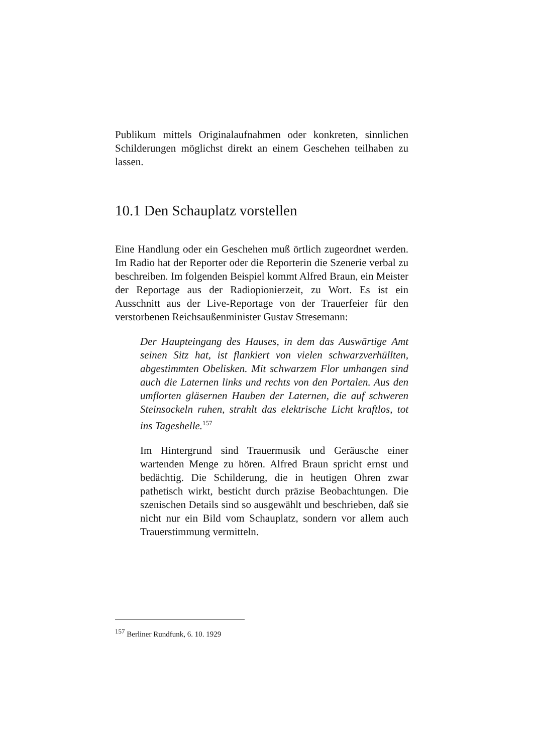Publikum mittels Originalaufnahmen oder konkreten, sinnlichen Schilderungen möglichst direkt an einem Geschehen teilhaben zu lassen.
10.1 Den Schauplatz vorstellen
Eine Handlung oder ein Geschehen muß örtlich zugeordnet werden. Im Radio hat der Reporter oder die Reporterin die Szenerie verbal zu beschreiben. Im folgenden Beispiel kommt Alfred Braun, ein Meister der Reportage aus der Radiopionierzeit, zu Wort. Es ist ein Ausschnitt aus der Live-Reportage von der Trauerfeier für den verstorbenen Reichsaußenminister Gustav Stresemann:
Der Haupteingang des Hauses, in dem das Auswärtige Amt seinen Sitz hat, ist flankiert von vielen schwarzverhüllten, abgestimmten Obelisken. Mit schwarzem Flor umhangen sind auch die Laternen links und rechts von den Portalen. Aus den umflorten gläsernen Hauben der Laternen, die auf schweren Steinsockeln ruhen, strahlt das elektrische Licht kraftlos, tot ins Tageshelle.<sup>157</sup>
Im Hintergrund sind Trauermusik und Geräusche einer wartenden Menge zu hören. Alfred Braun spricht ernst und bedächtig. Die Schilderung, die in heutigen Ohren zwar pathetisch wirkt, besticht durch präzise Beobachtungen. Die szenischen Details sind so ausgewählt und beschrieben, daß sie nicht nur ein Bild vom Schauplatz, sondern vor allem auch Trauerstimmung vermitteln.
<sup>157</sup> Berliner Rundfunk, 6. 10. 1929